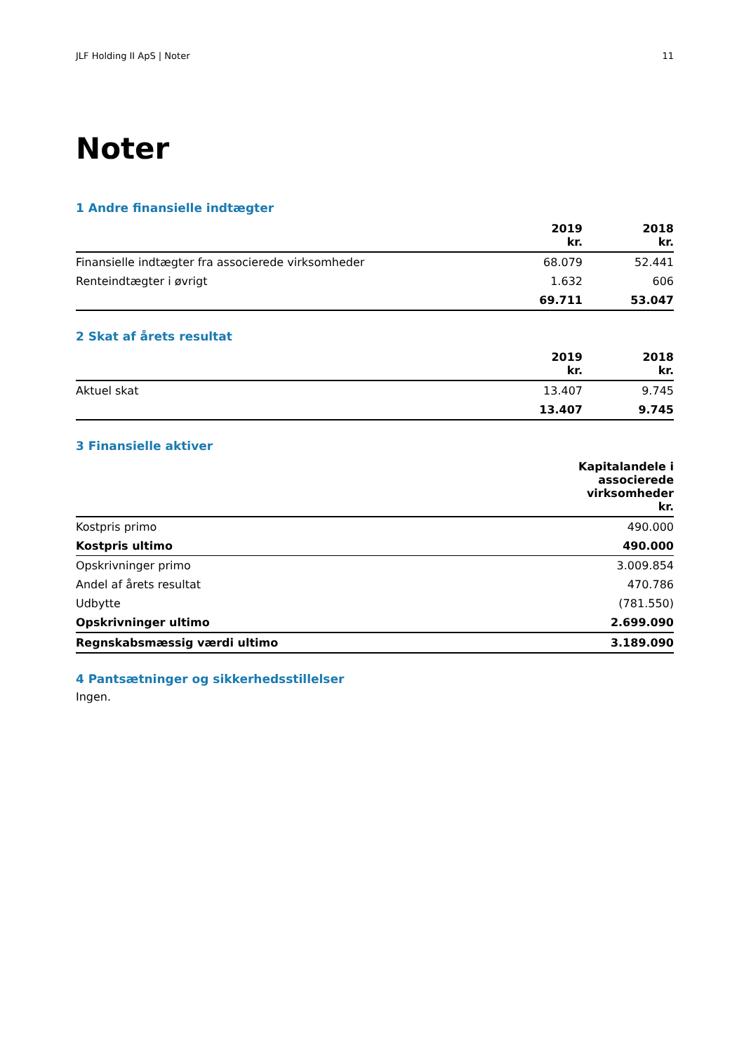JLF Holding II ApS | Noter 11
Noter
1 Andre finansielle indtægter
| | 2019 kr. | 2018 kr. |
| --- | --- | --- |
| Finansielle indtægter fra associerede virksomheder | 68.079 | 52.441 |
| Renteindtægter i øvrigt | 1.632 | 606 |
| | 69.711 | 53.047 |
2 Skat af årets resultat
| | 2019 kr. | 2018 kr. |
| --- | --- | --- |
| Aktuel skat | 13.407 | 9.745 |
| | 13.407 | 9.745 |
3 Finansielle aktiver
| | Kapitalandele i associerede virksomheder kr. |
| --- | --- |
| Kostpris primo | 490.000 |
| Kostpris ultimo | 490.000 |
| Opskrivninger primo | 3.009.854 |
| Andel af årets resultat | 470.786 |
| Udbytte | (781.550) |
| Opskrivninger ultimo | 2.699.090 |
| Regnskabsmæssig værdi ultimo | 3.189.090 |
4 Pantsætninger og sikkerhedsstillelser
Ingen.